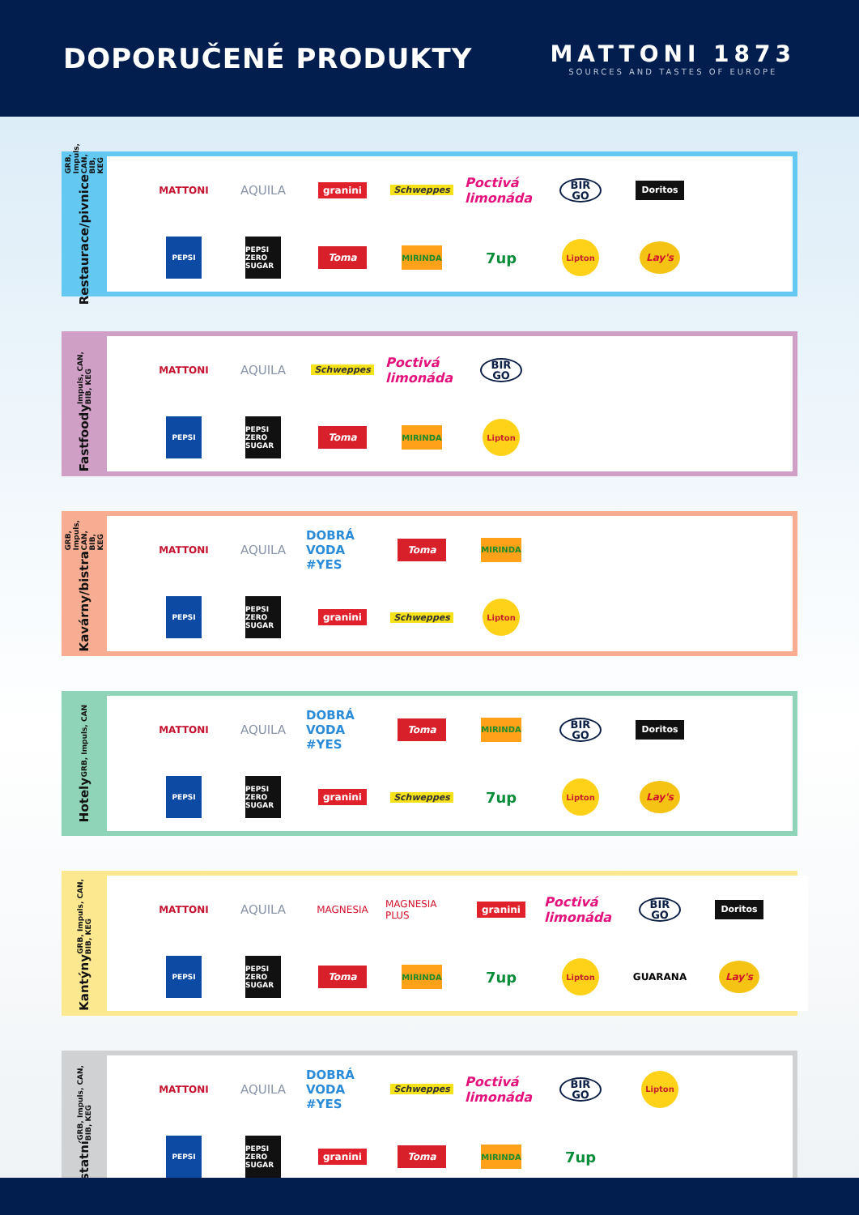DOPORUČENÉ PRODUKTY
MATTONI 1873
SOURCES AND TASTES OF EUROPE
Restaurace/pivnice GRB, Impuls, CAN, BIB, KEG
MATTONI
AQUILA
granini
Schweppes
Poctivá limonáda
BIR GO
Doritos
PEPSI
PEPSI ZERO SUGAR
Toma
MIRINDA
7up
Lipton
Lay's
Fastfoody Impuls, CAN, BIB, KEG
MATTONI
AQUILA
Schweppes
Poctivá limonáda
BIR GO
PEPSI
PEPSI ZERO SUGAR
Toma
MIRINDA
Lipton
Kavárny/bistra GRB, Impuls, CAN, BIB, KEG
MATTONI
AQUILA
DOBRÁ VODA #YES
Toma
MIRINDA
PEPSI
PEPSI ZERO SUGAR
granini
Schweppes
Lipton
Hotely GRB, Impuls, CAN
MATTONI
AQUILA
DOBRÁ VODA #YES
Toma
MIRINDA
BIR GO
Doritos
PEPSI
PEPSI ZERO SUGAR
granini
Schweppes
7up
Lipton
Lay's
Kantýny GRB, Impuls, CAN, BIB, KEG
MATTONI
AQUILA
MAGNESIA
MAGNESIA PLUS
granini
Poctivá limonáda
BIR GO
Doritos
PEPSI
PEPSI ZERO SUGAR
Toma
MIRINDA
7up
Lipton
GUARANA
Lay's
Ostatní GRB, Impuls, CAN, BIB, KEG
MATTONI
AQUILA
DOBRÁ VODA #YES
Schweppes
Poctivá limonáda
BIR GO
Lipton
PEPSI
PEPSI ZERO SUGAR
granini
Toma
MIRINDA
7up